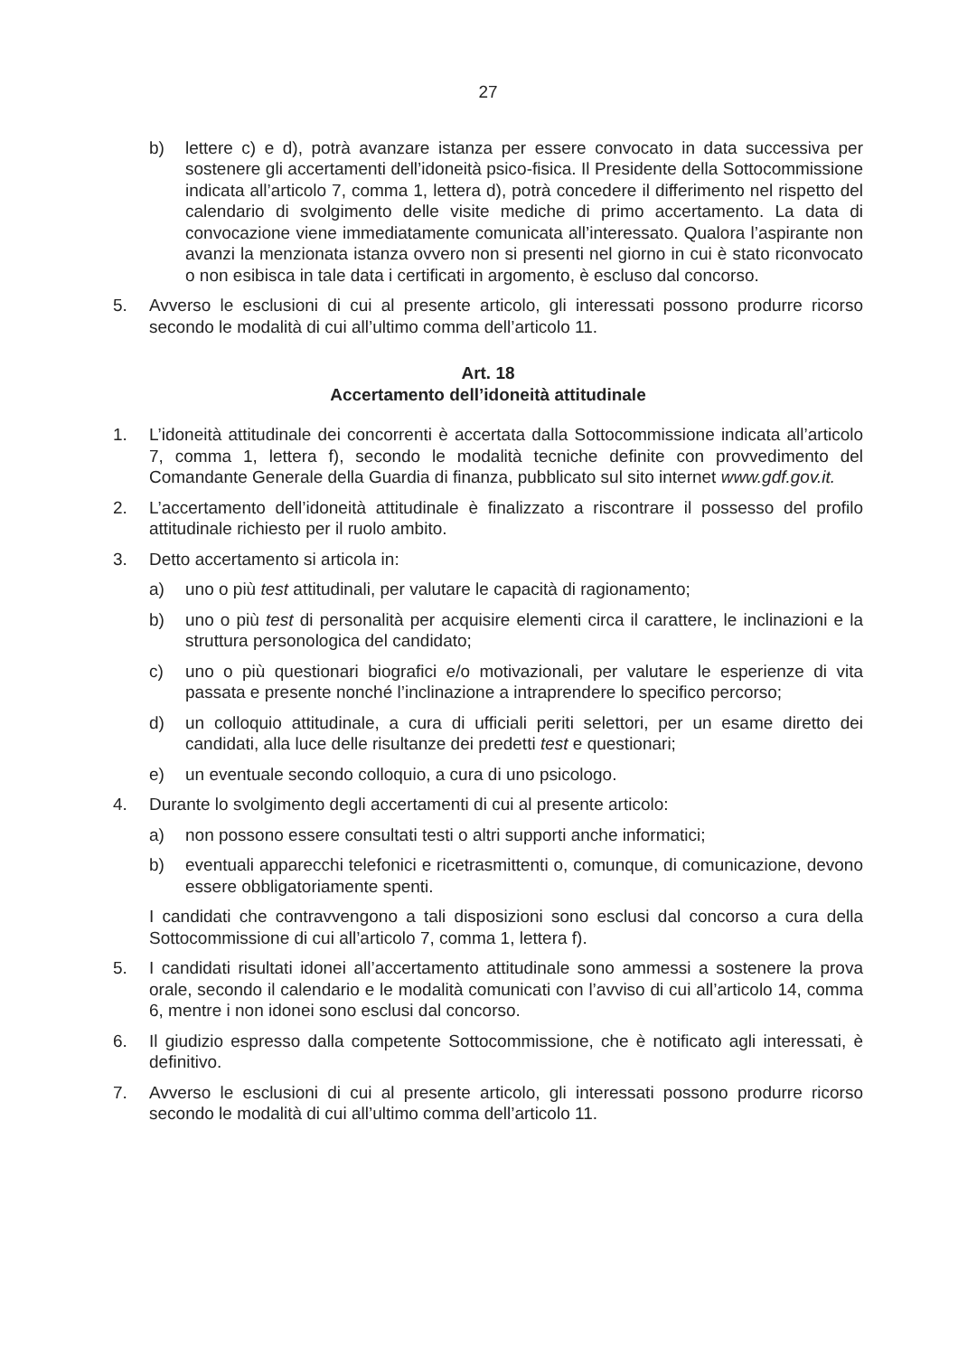27
b) lettere c) e d), potrà avanzare istanza per essere convocato in data successiva per sostenere gli accertamenti dell’idoneità psico-fisica. Il Presidente della Sottocommissione indicata all’articolo 7, comma 1, lettera d), potrà concedere il differimento nel rispetto del calendario di svolgimento delle visite mediche di primo accertamento. La data di convocazione viene immediatamente comunicata all’interessato. Qualora l’aspirante non avanzi la menzionata istanza ovvero non si presenti nel giorno in cui è stato riconvocato o non esibisca in tale data i certificati in argomento, è escluso dal concorso.
5. Avverso le esclusioni di cui al presente articolo, gli interessati possono produrre ricorso secondo le modalità di cui all’ultimo comma dell’articolo 11.
Art. 18
Accertamento dell’idoneità attitudinale
1. L’idoneità attitudinale dei concorrenti è accertata dalla Sottocommissione indicata all’articolo 7, comma 1, lettera f), secondo le modalità tecniche definite con provvedimento del Comandante Generale della Guardia di finanza, pubblicato sul sito internet www.gdf.gov.it.
2. L’accertamento dell’idoneità attitudinale è finalizzato a riscontrare il possesso del profilo attitudinale richiesto per il ruolo ambito.
3. Detto accertamento si articola in:
a) uno o più test attitudinali, per valutare le capacità di ragionamento;
b) uno o più test di personalità per acquisire elementi circa il carattere, le inclinazioni e la struttura personologica del candidato;
c) uno o più questionari biografici e/o motivazionali, per valutare le esperienze di vita passata e presente nonché l’inclinazione a intraprendere lo specifico percorso;
d) un colloquio attitudinale, a cura di ufficiali periti selettori, per un esame diretto dei candidati, alla luce delle risultanze dei predetti test e questionari;
e) un eventuale secondo colloquio, a cura di uno psicologo.
4. Durante lo svolgimento degli accertamenti di cui al presente articolo:
a) non possono essere consultati testi o altri supporti anche informatici;
b) eventuali apparecchi telefonici e ricetrasmittenti o, comunque, di comunicazione, devono essere obbligatoriamente spenti.
I candidati che contravvengono a tali disposizioni sono esclusi dal concorso a cura della Sottocommissione di cui all’articolo 7, comma 1, lettera f).
5. I candidati risultati idonei all’accertamento attitudinale sono ammessi a sostenere la prova orale, secondo il calendario e le modalità comunicati con l’avviso di cui all’articolo 14, comma 6, mentre i non idonei sono esclusi dal concorso.
6. Il giudizio espresso dalla competente Sottocommissione, che è notificato agli interessati, è definitivo.
7. Avverso le esclusioni di cui al presente articolo, gli interessati possono produrre ricorso secondo le modalità di cui all’ultimo comma dell’articolo 11.